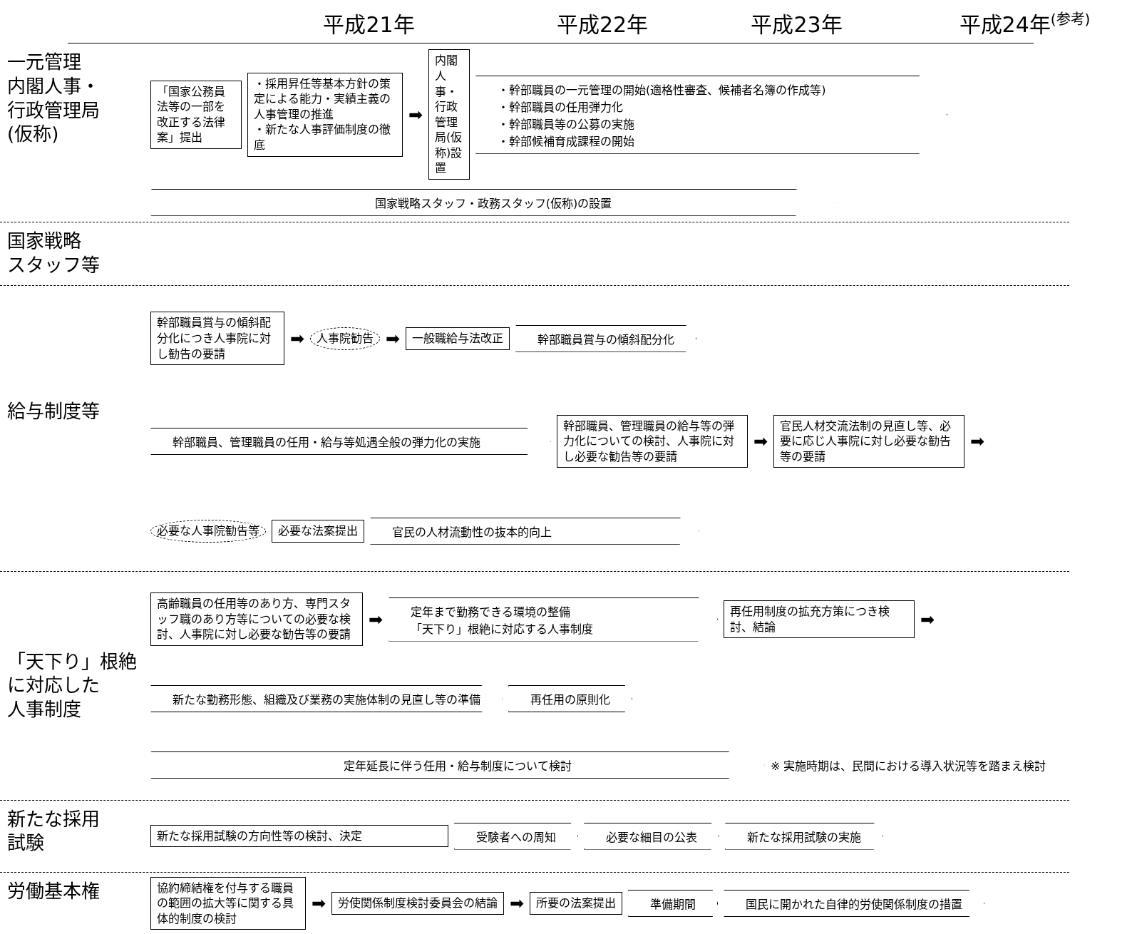平成21年
平成22年
平成23年
平成24年<sup>(参考)</sup>
一元管理
内閣人事・
行政管理局
(仮称)
「国家公務員法等の一部を改正する法律案」提出
・採用昇任等基本方針の策定による能力・実績主義の人事管理の推進
・新たな人事評価制度の徹底
➡
内閣人事・行政管理局(仮称)設置
・幹部職員の一元管理の開始(適格性審査、候補者名簿の作成等)
・幹部職員の任用弾力化
・幹部職員等の公募の実施
・幹部候補育成課程の開始
国家戦略スタッフ・政務スタッフ(仮称)の設置
国家戦略
スタッフ等
給与制度等
幹部職員賞与の傾斜配分化につき人事院に対し勧告の要請
➡
人事院勧告
➡
一般職給与法改正
幹部職員賞与の傾斜配分化
幹部職員、管理職員の任用・給与等処遇全般の弾力化の実施
幹部職員、管理職員の給与等の弾力化についての検討、人事院に対し必要な勧告等の要請
➡
官民人材交流法制の見直し等、必要に応じ人事院に対し必要な勧告等の要請
➡
必要な人事院勧告等
必要な法案提出
官民の人材流動性の抜本的向上
「天下り」根絶
に対応した
人事制度
高齢職員の任用等のあり方、専門スタッフ職のあり方等についての必要な検討、人事院に対し必要な勧告等の要請
➡
定年まで勤務できる環境の整備
「天下り」根絶に対応する人事制度
再任用制度の拡充方策につき検討、結論
➡
新たな勤務形態、組織及び業務の実施体制の見直し等の準備
再任用の原則化
定年延長に伴う任用・給与制度について検討
※ 実施時期は、民間における導入状況等を踏まえ検討
新たな採用
試験
新たな採用試験の方向性等の検討、決定
受験者への周知
必要な細目の公表
新たな採用試験の実施
労働基本権
協約締結権を付与する職員の範囲の拡大等に関する具体的制度の検討
➡
労使関係制度検討委員会の結論
➡
所要の法案提出
準備期間
国民に開かれた自律的労使関係制度の措置